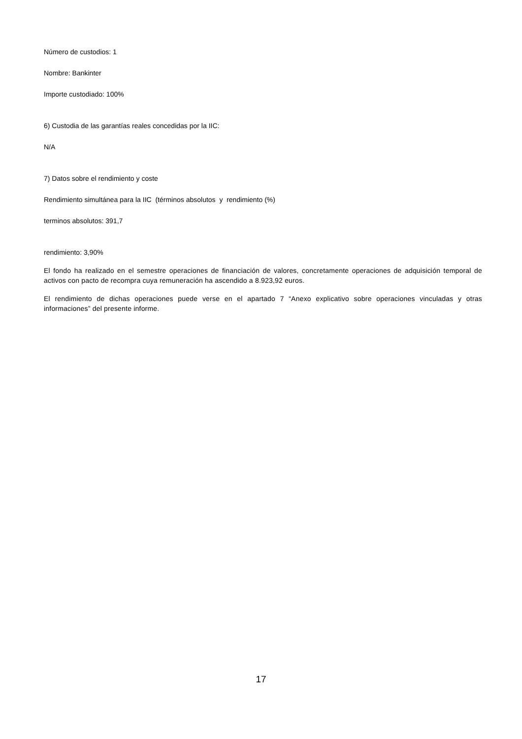Número de custodios: 1
Nombre: Bankinter
Importe custodiado: 100%
6) Custodia de las garantías reales concedidas por la IIC:
N/A
7) Datos sobre el rendimiento y coste
Rendimiento simultánea para la IIC (términos absolutos y rendimiento (%)
terminos absolutos: 391,7
rendimiento: 3,90%
El fondo ha realizado en el semestre operaciones de financiación de valores, concretamente operaciones de adquisición temporal de activos con pacto de recompra cuya remuneración ha ascendido a 8.923,92 euros.
El rendimiento de dichas operaciones puede verse en el apartado 7 “Anexo explicativo sobre operaciones vinculadas y otras informaciones” del presente informe.
17